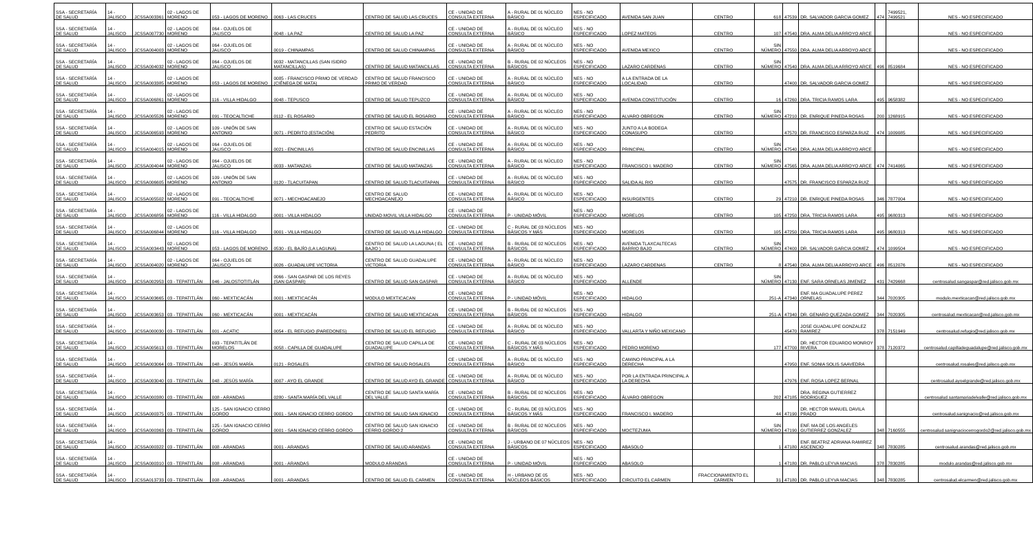| SSA - SECRETARÍA DE SALUD | 14 - JALISCO | JCSSA003361 | 02 - LAGOS DE MORENO | 053 - LAGOS DE MORENO | 0063 - LAS CRUCES | CENTRO DE SALUD LAS CRUCES | CE - UNIDAD DE CONSULTA EXTERNA | A - RURAL DE 01 NÚCLEO BÁSICO | NES - NO ESPECIFICADO | AVENIDA SAN JUAN | CENTRO | 618 | 47539 | DR. SALVADOR GARCIA GOMEZ | 474 | 7499521, 7499521 | NES - NO ESPECIFICADO |
| SSA - SECRETARÍA DE SALUD | 14 - JALISCO | JCSSA007730 | 02 - LAGOS DE MORENO | 064 - OJUELOS DE JALISCO | 0048 - LA PAZ | CENTRO DE SALUD LA PAZ | CE - UNIDAD DE CONSULTA EXTERNA | A - RURAL DE 01 NÚCLEO BÁSICO | NES - NO ESPECIFICADO | LOPEZ MATEOS | CENTRO | 107 | 47540 | DRA. ALMA DELIA ARROYO ARCE | | | NES - NO ESPECIFICADO |
| SSA - SECRETARÍA DE SALUD | 14 - JALISCO | JCSSA004003 | 02 - LAGOS DE MORENO | 064 - OJUELOS DE JALISCO | 0019 - CHINAMPAS | CENTRO DE SALUD CHINAMPAS | CE - UNIDAD DE CONSULTA EXTERNA | A - RURAL DE 01 NÚCLEO BÁSICO | NES - NO ESPECIFICADO | AVENIDA MEXICO | CENTRO | SIN NÚMERO | 47550 | DRA. ALMA DELIA ARROYO ARCE | | | NES - NO ESPECIFICADO |
| SSA - SECRETARÍA DE SALUD | 14 - JALISCO | JCSSA004032 | 02 - LAGOS DE MORENO | 064 - OJUELOS DE JALISCO | 0032 - MATANCILLAS (SAN ISIDRO MATANCILLAS) | CENTRO DE SALUD MATANCILLAS | CE - UNIDAD DE CONSULTA EXTERNA | B - RURAL DE 02 NÚCLEOS BÁSICOS | NES - NO ESPECIFICADO | LAZARO CARDENAS | CENTRO | SIN NÚMERO | 47540 | DRA. ALMA DELIA ARROYO ARCE | 496 | 8519684 | NES - NO ESPECIFICADO |
| SSA - SECRETARÍA DE SALUD | 14 - JALISCO | JCSSA003385 | 02 - LAGOS DE MORENO | 053 - LAGOS DE MORENO | 0085 - FRANCISCO PRIMO DE VERDAD (CIÉNEGA DE MATA) | CENTRO DE SALUD FRANCISCO PRIMO DE VERDAD | CE - UNIDAD DE CONSULTA EXTERNA | A - RURAL DE 01 NÚCLEO BÁSICO | NES - NO ESPECIFICADO | A LA ENTRADA DE LA LOCALIDAD | CENTRO | | 47400 | DR. SALVADOR GARCIA GOMEZ | | | NES - NO ESPECIFICADO |
| SSA - SECRETARÍA DE SALUD | 14 - JALISCO | JCSSA006861 | 02 - LAGOS DE MORENO | 116 - VILLA HIDALGO | 0048 - TEPUSCO | CENTRO DE SALUD TEPUZCO | CE - UNIDAD DE CONSULTA EXTERNA | A - RURAL DE 01 NÚCLEO BÁSICO | NES - NO ESPECIFICADO | AVENIDA CONSTITUCIÓN | CENTRO | 16 | 47260 | DRA. TRICIA RAMOS LARA | 495 | 9658382 | NES - NO ESPECIFICADO |
| SSA - SECRETARÍA DE SALUD | 14 - JALISCO | JCSSA005526 | 02 - LAGOS DE MORENO | 091 - TEOCALTICHE | 0112 - EL ROSARIO | CENTRO DE SALUD EL ROSARIO | CE - UNIDAD DE CONSULTA EXTERNA | A - RURAL DE 01 NÚCLEO BÁSICO | NES - NO ESPECIFICADO | ALVARO OBREGON | CENTRO | SIN NÚMERO | 47210 | DR. ENRIQUE PINEDA ROSAS | 200 | 1268915 | NES - NO ESPECIFICADO |
| SSA - SECRETARÍA DE SALUD | 14 - JALISCO | JCSSA006593 | 02 - LAGOS DE MORENO | 109 - UNIÓN DE SAN ANTONIO | 0071 - PEDRITO (ESTACIÓN) | CENTRO DE SALUD ESTACIÓN PEDRITO | CE - UNIDAD DE CONSULTA EXTERNA | A - RURAL DE 01 NÚCLEO BÁSICO | NES - NO ESPECIFICADO | JUNTO A LA BODEGA CONASUPO | CENTRO | | 47570 | DR. FRANCISCO ESPARZA RUIZ | 474 | 1009085 | NES - NO ESPECIFICADO |
| SSA - SECRETARÍA DE SALUD | 14 - JALISCO | JCSSA004015 | 02 - LAGOS DE MORENO | 064 - OJUELOS DE JALISCO | 0021 - ENCINILLAS | CENTRO DE SALUD ENCINILLAS | CE - UNIDAD DE CONSULTA EXTERNA | A - RURAL DE 01 NÚCLEO BÁSICO | NES - NO ESPECIFICADO | PRINCIPAL | CENTRO | SIN NÚMERO | 47540 | DRA. ALMA DELIA ARROYO ARCE | | | NES - NO ESPECIFICADO |
| SSA - SECRETARÍA DE SALUD | 14 - JALISCO | JCSSA004044 | 02 - LAGOS DE MORENO | 064 - OJUELOS DE JALISCO | 0033 - MATANZAS | CENTRO DE SALUD MATANZAS | CE - UNIDAD DE CONSULTA EXTERNA | A - RURAL DE 01 NÚCLEO BÁSICO | NES - NO ESPECIFICADO | FRANCISCO I. MADERO | CENTRO | SIN NÚMERO | 47565 | DRA. ALMA DELIA ARROYO ARCE | 474 | 7414065 | NES - NO ESPECIFICADO |
| SSA - SECRETARÍA DE SALUD | 14 - JALISCO | JCSSA006605 | 02 - LAGOS DE MORENO | 109 - UNIÓN DE SAN ANTONIO | 0120 - TLACUITAPAN | CENTRO DE SALUD TLACUITAPAN | CE - UNIDAD DE CONSULTA EXTERNA | A - RURAL DE 01 NÚCLEO BÁSICO | NES - NO ESPECIFICADO | SALIDA AL RIO | CENTRO | | 47575 | DR. FRANCISCO ESPARZA RUIZ | | | NES - NO ESPECIFICADO |
| SSA - SECRETARÍA DE SALUD | 14 - JALISCO | JCSSA005502 | 02 - LAGOS DE MORENO | 091 - TEOCALTICHE | 0071 - MECHOACANEJO | CENTRO DE SALUD MECHOACANEJO | CE - UNIDAD DE CONSULTA EXTERNA | A - RURAL DE 01 NÚCLEO BÁSICO | NES - NO ESPECIFICADO | INSURGENTES | CENTRO | 29 | 47210 | DR. ENRIQUE PINEDA ROSAS | 346 | 7877004 | NES - NO ESPECIFICADO |
| SSA - SECRETARÍA DE SALUD | 14 - JALISCO | JCSSA006856 | 02 - LAGOS DE MORENO | 116 - VILLA HIDALGO | 0001 - VILLA HIDALGO | UNIDAD MOVIL VILLA HIDALGO | CE - UNIDAD DE CONSULTA EXTERNA | P - UNIDAD MÓVIL | NES - NO ESPECIFICADO | MORELOS | CENTRO | 105 | 47250 | DRA. TRICIA RAMOS LARA | 495 | 9680313 | NES - NO ESPECIFICADO |
| SSA - SECRETARÍA DE SALUD | 14 - JALISCO | JCSSA006844 | 02 - LAGOS DE MORENO | 116 - VILLA HIDALGO | 0001 - VILLA HIDALGO | CENTRO DE SALUD VILLA HIDALGO | CE - UNIDAD DE CONSULTA EXTERNA | C - RURAL DE 03 NÚCLEOS BÁSICOS Y MÁS | NES - NO ESPECIFICADO | MORELOS | CENTRO | 105 | 47250 | DRA. TRICIA RAMOS LARA | 495 | 9680313 | NES - NO ESPECIFICADO |
| SSA - SECRETARÍA DE SALUD | 14 - JALISCO | JCSSA003443 | 02 - LAGOS DE MORENO | 053 - LAGOS DE MORENO | 0530 - EL BAJÍO (LA LAGUNA) | CENTRO DE SALUD LA LAGUNA ( EL BAJIO ) | CE - UNIDAD DE CONSULTA EXTERNA | B - RURAL DE 02 NÚCLEOS BÁSICOS | NES - NO ESPECIFICADO | AVENIDA TLAXCALTECAS BARRIO BAJO | CENTRO | SIN NÚMERO | 47400 | DR. SALVADOR GARCIA GOMEZ | 474 | 1099504 | NES - NO ESPECIFICADO |
| SSA - SECRETARÍA DE SALUD | 14 - JALISCO | JCSSA004020 | 02 - LAGOS DE MORENO | 064 - OJUELOS DE JALISCO | 0026 - GUADALUPE VICTORIA | CENTRO DE SALUD GUADALUPE VICTORIA | CE - UNIDAD DE CONSULTA EXTERNA | A - RURAL DE 01 NÚCLEO BÁSICO | NES - NO ESPECIFICADO | LAZARO CARDENAS | CENTRO | 8 | 47540 | DRA. ALMA DELIA ARROYO ARCE | 496 | 8512076 | NES - NO ESPECIFICADO |
| SSA - SECRETARÍA DE SALUD | 14 - JALISCO | JCSSA002953 | 03 - TEPATITLÁN | 046 - JALOSTOTITLÁN | 0066 - SAN GASPAR DE LOS REYES (SAN GASPAR) | CENTRO DE SALUD SAN GASPAR | CE - UNIDAD DE CONSULTA EXTERNA | A - RURAL DE 01 NÚCLEO BÁSICO | NES - NO ESPECIFICADO | ALLENDE | | SIN NÚMERO | 47130 | ENF. SARA ORNELAS JIMENEZ | 431 | 7429668 | centrosalud.sangaspar@red.jalisco.gob.mx |
| SSA - SECRETARÍA DE SALUD | 14 - JALISCO | JCSSA003665 | 03 - TEPATITLÁN | 060 - MEXTICACÁN | 0001 - MEXTICACÁN | MODULO MEXTICACAN | CE - UNIDAD DE CONSULTA EXTERNA | P - UNIDAD MÓVIL | NES - NO ESPECIFICADO | HIDALGO | | 251-A | 47340 | ENF. MA GUADALUPE PEREZ ORNELAS | 344 | 7020305 | modulo.mexticacan@red.jalisco.gob.mx |
| SSA - SECRETARÍA DE SALUD | 14 - JALISCO | JCSSA003653 | 03 - TEPATITLÁN | 060 - MEXTICACÁN | 0001 - MEXTICACÁN | CENTRO DE SALUD MEXTICACAN | CE - UNIDAD DE CONSULTA EXTERNA | B - RURAL DE 02 NÚCLEOS BÁSICOS | NES - NO ESPECIFICADO | HIDALGO | | 251-A | 47340 | DR. GENARO QUEZADA GOMEZ | 344 | 7020305 | centrosalud.mexticacan@red.jalisco.gob.mx |
| SSA - SECRETARÍA DE SALUD | 14 - JALISCO | JCSSA000030 | 03 - TEPATITLÁN | 001 - ACATIC | 0054 - EL REFUGIO (PAREDONES) | CENTRO DE SALUD EL REFUGIO | CE - UNIDAD DE CONSULTA EXTERNA | A - RURAL DE 01 NÚCLEO BÁSICO | NES - NO ESPECIFICADO | VALLARTA Y NIÑO MEXICANO | | | 45470 | JOSE GUADALUPE GONZALEZ RAMIREZ | 378 | 7151949 | centrosalud.refugio@red.jalisco.gob.mx |
| SSA - SECRETARÍA DE SALUD | 14 - JALISCO | JCSSA005613 | 03 - TEPATITLÁN | 093 - TEPATITLÁN DE MORELOS | 0058 - CAPILLA DE GUADALUPE | CENTRO DE SALUD CAPILLA DE GUADALUPE | CE - UNIDAD DE CONSULTA EXTERNA | C - RURAL DE 03 NÚCLEOS BÁSICOS Y MÁS | NES - NO ESPECIFICADO | PEDRO MORENO | | 177 | 47700 | DR. HECTOR EDUARDO MONROY RIVERA | 378 | 7120372 | centrosalud.capilladeguadalupe@red.jalisco.gob.mx |
| SSA - SECRETARÍA DE SALUD | 14 - JALISCO | JCSSA003064 | 03 - TEPATITLÁN | 048 - JESÚS MARÍA | 0121 - ROSALES | CENTRO DE SALUD ROSALES | CE - UNIDAD DE CONSULTA EXTERNA | A - RURAL DE 01 NÚCLEO BÁSICO | NES - NO ESPECIFICADO | CAMINO PRINCIPAL A LA DERECHA | | | 47950 | ENF. SONIA SOLIS SAAVEDRA | | | centrosalud.rosales@red.jalisco.gob.mx |
| SSA - SECRETARÍA DE SALUD | 14 - JALISCO | JCSSA003040 | 03 - TEPATITLÁN | 048 - JESÚS MARÍA | 0007 - AYO EL GRANDE | CENTRO DE SALUD AYO EL GRANDE | CE - UNIDAD DE CONSULTA EXTERNA | A - RURAL DE 01 NÚCLEO BÁSICO | NES - NO ESPECIFICADO | POR LA ENTRADA PRINCIPAL A LA DERECHA | | | 47976 | ENF. ROSA LOPEZ BERNAL | | | centrosalud.ayoelgrande@red.jalisco.gob.mx |
| SSA - SECRETARÍA DE SALUD | 14 - JALISCO | JCSSA000380 | 03 - TEPATITLÁN | 008 - ARANDAS | 0280 - SANTA MARÍA DEL VALLE | CENTRO DE SALUD SANTA MARÍA DEL VALLE | CE - UNIDAD DE CONSULTA EXTERNA | B - RURAL DE 02 NÚCLEOS BÁSICOS | NES - NO ESPECIFICADO | ÁLVARO OBREGON | | 202 | 47185 | DRA. REGINA GUTIERREZ RODRIGUEZ | | | centrosalud.santamariadelvalle@red.jalisco.gob.mx |
| SSA - SECRETARÍA DE SALUD | 14 - JALISCO | JCSSA000375 | 03 - TEPATITLÁN | 125 - SAN IGNACIO CERRO GORDO | 0001 - SAN IGNACIO CERRO GORDO | CENTRO DE SALUD SAN IGNACIO | CE - UNIDAD DE CONSULTA EXTERNA | C - RURAL DE 03 NÚCLEOS BÁSICOS Y MÁS | NES - NO ESPECIFICADO | FRANCISCO I. MADERO | | 44 | 47190 | DR. HECTOR MANUEL DAVILA PRADO | | | centrosalud.sanignacio@red.jalisco.gob.mx |
| SSA - SECRETARÍA DE SALUD | 14 - JALISCO | JCSSA000363 | 03 - TEPATITLÁN | 125 - SAN IGNACIO CERRO GORDO | 0001 - SAN IGNACIO CERRO GORDO | CENTRO DE SALUD SAN IGNACIO CERRO GORDO 2 | CE - UNIDAD DE CONSULTA EXTERNA | B - RURAL DE 02 NÚCLEOS BÁSICOS | NES - NO ESPECIFICADO | MOCTEZUMA | | SIN NÚMERO | 47190 | ENF. MA DE LOS ANGELES GUTIERREZ GONZALEZ | 348 | 7160555 | centrosalud.sanignaciocerrogordo2@red.jalisco.gob.mx |
| SSA - SECRETARÍA DE SALUD | 14 - JALISCO | JCSSA000322 | 03 - TEPATITLÁN | 008 - ARANDAS | 0001 - ARANDAS | CENTRO DE SALUD ARANDAS | CE - UNIDAD DE CONSULTA EXTERNA | J - URBANO DE 07 NÚCLEOS BÁSICOS | NES - NO ESPECIFICADO | ABASOLO | | 1 | 47180 | ENF. BEATRIZ ADRIANA RAMIREZ ASCENCIO | 348 | 7830285 | centrosalud.arandas@red.jalisco.gob.mx |
| SSA - SECRETARÍA DE SALUD | 14 - JALISCO | JCSSA000310 | 03 - TEPATITLÁN | 008 - ARANDAS | 0001 - ARANDAS | MODULO ARANDAS | CE - UNIDAD DE CONSULTA EXTERNA | P - UNIDAD MÓVIL | NES - NO ESPECIFICADO | ABASOLO | | 1 | 47180 | DR. PABLO LEYVA MACIAS | 378 | 7830285 | modulo.arandas@red.jalisco.gob.mx |
| SSA - SECRETARÍA DE SALUD | 14 - JALISCO | JCSSA013733 | 03 - TEPATITLÁN | 008 - ARANDAS | 0001 - ARANDAS | CENTRO DE SALUD EL CARMEN | CE - UNIDAD DE CONSULTA EXTERNA | H - URBANO DE 05 NÚCLEOS BÁSICOS | NES - NO ESPECIFICADO | CIRCUITO EL CARMEN | FRACCIONAMIENTO EL CARMEN | 31 | 47180 | DR. PABLO LEYVA MACIAS | 348 | 7830285 | centrosalud.elcarmen@red.jalisco.gob.mx |